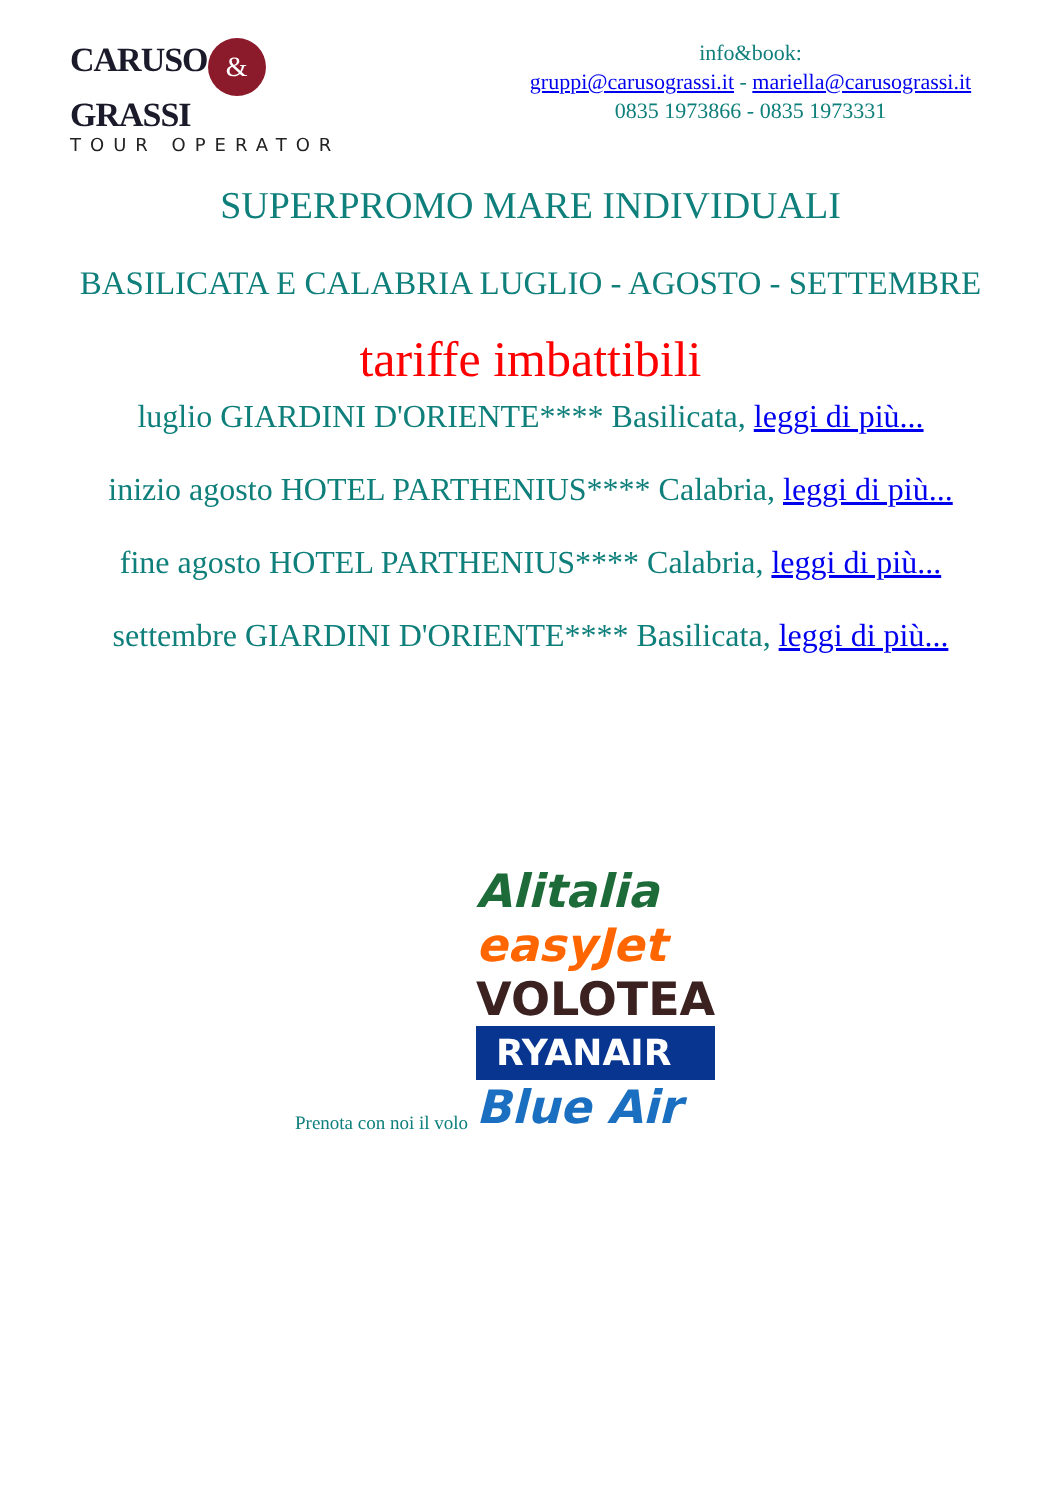CARUSO & GRASSI
TOUR OPERATOR
info&book:
gruppi@carusograssi.it - mariella@carusograssi.it
0835 1973866 - 0835 1973331
SUPERPROMO MARE INDIVIDUALI
BASILICATA E CALABRIA LUGLIO - AGOSTO - SETTEMBRE
tariffe imbattibili
luglio GIARDINI D'ORIENTE**** Basilicata, leggi di più...
inizio agosto HOTEL PARTHENIUS**** Calabria, leggi di più...
fine agosto HOTEL PARTHENIUS**** Calabria, leggi di più...
settembre GIARDINI D'ORIENTE**** Basilicata, leggi di più...
Prenota con noi il volo
Alitalia
easyJet
VOLOTEA
RYANAIR
Blue Air